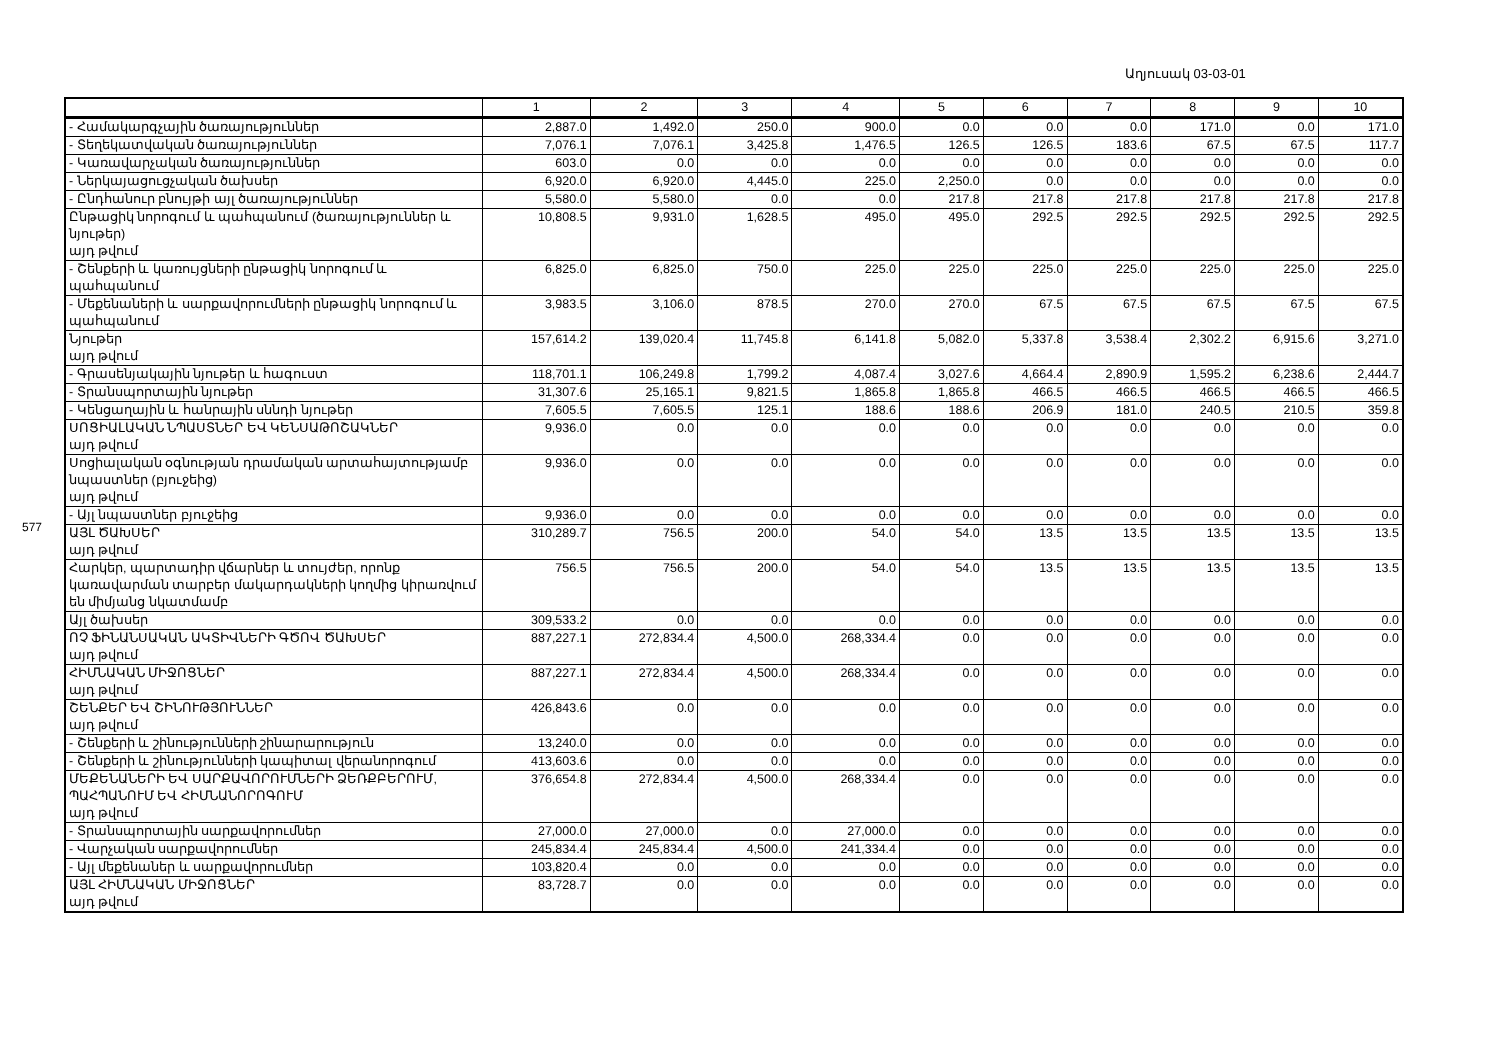577
Աղյուսակ 03-03-01
| | 1 | 2 | 3 | 4 | 5 | 6 | 7 | 8 | 9 | 10 |
| --- | --- | --- | --- | --- | --- | --- | --- | --- | --- | --- |
| - Համակարգչային ծառայություններ | 2,887.0 | 1,492.0 | 250.0 | 900.0 | 0.0 | 0.0 | 0.0 | 171.0 | 0.0 | 171.0 |
| - Տեղեկատվական ծառայություններ | 7,076.1 | 7,076.1 | 3,425.8 | 1,476.5 | 126.5 | 126.5 | 183.6 | 67.5 | 67.5 | 117.7 |
| - Կառավարչական ծառայություններ | 603.0 | 0.0 | 0.0 | 0.0 | 0.0 | 0.0 | 0.0 | 0.0 | 0.0 | 0.0 |
| - Ներկայացուցչական ծախսեր | 6,920.0 | 6,920.0 | 4,445.0 | 225.0 | 2,250.0 | 0.0 | 0.0 | 0.0 | 0.0 | 0.0 |
| - Ընդհանուր բնույթի այլ ծառայություններ | 5,580.0 | 5,580.0 | 0.0 | 0.0 | 217.8 | 217.8 | 217.8 | 217.8 | 217.8 | 217.8 |
| Ընթացիկ նորոգում և պահպանում (ծառայություններ և նյութեր) այդ թվում | 10,808.5 | 9,931.0 | 1,628.5 | 495.0 | 495.0 | 292.5 | 292.5 | 292.5 | 292.5 | 292.5 |
| - Շենքերի և կառույցների ընթացիկ նորոգում և պահպանում | 6,825.0 | 6,825.0 | 750.0 | 225.0 | 225.0 | 225.0 | 225.0 | 225.0 | 225.0 | 225.0 |
| - Մեքենաների և սարքավորումների ընթացիկ նորոգում և պահպանում | 3,983.5 | 3,106.0 | 878.5 | 270.0 | 270.0 | 67.5 | 67.5 | 67.5 | 67.5 | 67.5 |
| Նյութեր այդ թվում | 157,614.2 | 139,020.4 | 11,745.8 | 6,141.8 | 5,082.0 | 5,337.8 | 3,538.4 | 2,302.2 | 6,915.6 | 3,271.0 |
| - Գրասենյակային նյութեր և հագուստ | 118,701.1 | 106,249.8 | 1,799.2 | 4,087.4 | 3,027.6 | 4,664.4 | 2,890.9 | 1,595.2 | 6,238.6 | 2,444.7 |
| - Տրանսպորտային նյութեր | 31,307.6 | 25,165.1 | 9,821.5 | 1,865.8 | 1,865.8 | 466.5 | 466.5 | 466.5 | 466.5 | 466.5 |
| - Կենցաղային և հանրային սննդի նյութեր | 7,605.5 | 7,605.5 | 125.1 | 188.6 | 188.6 | 206.9 | 181.0 | 240.5 | 210.5 | 359.8 |
| ՍՈՑԻԱԼԱԿԱՆ ՆՊԱՍՏՆԵՐ ԵՎ ԿԵՆՍԱԹՈՇԱԿՆԵՐ այդ թվում | 9,936.0 | 0.0 | 0.0 | 0.0 | 0.0 | 0.0 | 0.0 | 0.0 | 0.0 | 0.0 |
| Սոցիալական օգնության դրամական արտահայտությամբ նպաստներ (բյուջեից) այդ թվում | 9,936.0 | 0.0 | 0.0 | 0.0 | 0.0 | 0.0 | 0.0 | 0.0 | 0.0 | 0.0 |
| - Այլ նպաստներ բյուջեից | 9,936.0 | 0.0 | 0.0 | 0.0 | 0.0 | 0.0 | 0.0 | 0.0 | 0.0 | 0.0 |
| ԱՅԼ ԾԱԽՍԵՐ այդ թվում | 310,289.7 | 756.5 | 200.0 | 54.0 | 54.0 | 13.5 | 13.5 | 13.5 | 13.5 | 13.5 |
| Հարկեր, պարտադիր վճարներ և տույժեր, որոնք կառավարման տարբեր մակարդակների կողմից կիրառվում են միմյանց նկատմամբ | 756.5 | 756.5 | 200.0 | 54.0 | 54.0 | 13.5 | 13.5 | 13.5 | 13.5 | 13.5 |
| Այլ ծախսեր | 309,533.2 | 0.0 | 0.0 | 0.0 | 0.0 | 0.0 | 0.0 | 0.0 | 0.0 | 0.0 |
| ՈՉ ՖԻՆԱՆՍԱԿԱՆ ԱԿՏԻՎՆԵՐԻ ԳԾՈՎ ԾԱԽՍԵՐ այդ թվում | 887,227.1 | 272,834.4 | 4,500.0 | 268,334.4 | 0.0 | 0.0 | 0.0 | 0.0 | 0.0 | 0.0 |
| ՀԻՄՆԱԿԱՆ ՄԻՋՈՑՆԵՐ այդ թվում | 887,227.1 | 272,834.4 | 4,500.0 | 268,334.4 | 0.0 | 0.0 | 0.0 | 0.0 | 0.0 | 0.0 |
| ՇԵՆՔԵՐ ԵՎ ՇԻՆՈՒԹՅՈՒՆՆԵՐ այդ թվում | 426,843.6 | 0.0 | 0.0 | 0.0 | 0.0 | 0.0 | 0.0 | 0.0 | 0.0 | 0.0 |
| - Շենքերի և շինությունների շինարարություն | 13,240.0 | 0.0 | 0.0 | 0.0 | 0.0 | 0.0 | 0.0 | 0.0 | 0.0 | 0.0 |
| - Շենքերի և շինությունների կապիտալ վերանորոգում | 413,603.6 | 0.0 | 0.0 | 0.0 | 0.0 | 0.0 | 0.0 | 0.0 | 0.0 | 0.0 |
| ՄԵՔԵՆԱՆԵՐԻ ԵՎ ՍԱՐՔԱՎՈՐՈՒՄՆԵՐԻ ՁԵՌՔԲԵՐՈՒՄ, ՊԱՀՊԱՆՈՒՄ ԵՎ ՀԻՄՆԱՆՈՐՈԳՈՒՄ այդ թվում | 376,654.8 | 272,834.4 | 4,500.0 | 268,334.4 | 0.0 | 0.0 | 0.0 | 0.0 | 0.0 | 0.0 |
| - Տրանսպորտային սարքավորումներ | 27,000.0 | 27,000.0 | 0.0 | 27,000.0 | 0.0 | 0.0 | 0.0 | 0.0 | 0.0 | 0.0 |
| - Վարչական սարքավորումներ | 245,834.4 | 245,834.4 | 4,500.0 | 241,334.4 | 0.0 | 0.0 | 0.0 | 0.0 | 0.0 | 0.0 |
| - Այլ մեքենաներ և սարքավորումներ | 103,820.4 | 0.0 | 0.0 | 0.0 | 0.0 | 0.0 | 0.0 | 0.0 | 0.0 | 0.0 |
| ԱՅԼ ՀԻՄՆԱԿԱՆ ՄԻՋՈՑՆԵՐ այդ թվում | 83,728.7 | 0.0 | 0.0 | 0.0 | 0.0 | 0.0 | 0.0 | 0.0 | 0.0 | 0.0 |